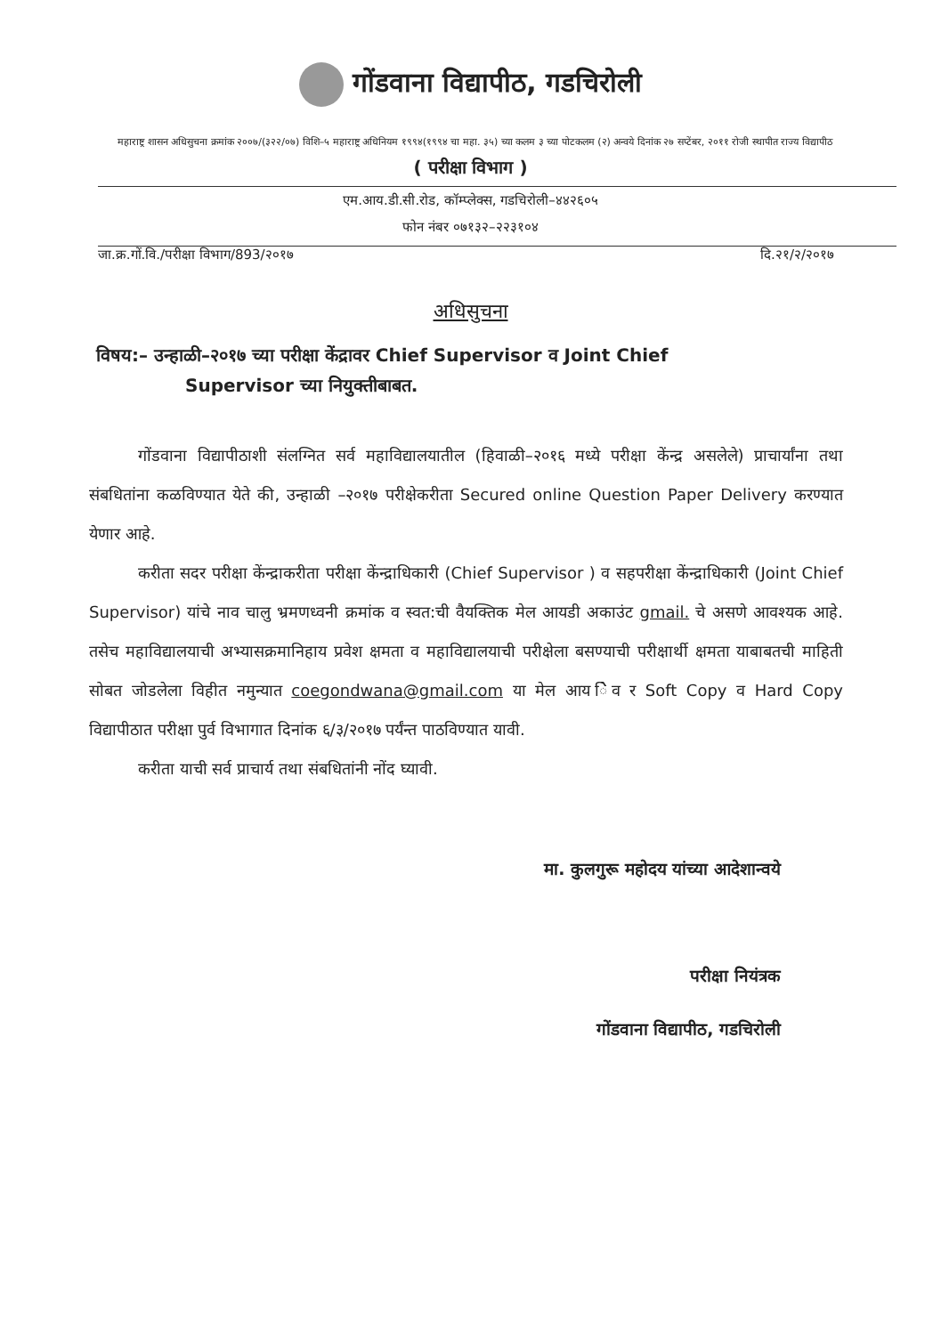गोंडवाना विद्यापीठ, गडचिरोली
महाराष्ट्र शासन अधिसुचना क्रमांक २००७/(३२२/०७) विशि–५ महाराष्ट्र अधिनियम १९९४(१९९४ चा महा. ३५) च्या कलम ३ च्या पोटकलम (२) अन्वये दिनांक २७ सप्टेंबर, २०११ रोजी स्थापीत राज्य विद्यापीठ
( परीक्षा विभाग )
एम.आय.डी.सी.रोड, कॉम्प्लेक्स, गडचिरोली–४४२६०५
फोन नंबर ०७१३२–२२३१०४
जा.क्र.गों.वि./परीक्षा विभाग/893/२०१७ दि.२१/२/२०१७
अधिसुचना
विषय:– उन्हाळी–२०१७ च्या परीक्षा केंद्रावर Chief Supervisor व Joint Chief
Supervisor च्या नियुक्तीबाबत.
गोंडवाना विद्यापीठाशी संलग्नित सर्व महाविद्यालयातील (हिवाळी–२०१६ मध्ये परीक्षा केंन्द्र असलेले) प्राचार्यांना तथा संबधितांना कळविण्यात येते की, उन्हाळी –२०१७ परीक्षेकरीता Secured online Question Paper Delivery करण्यात येणार आहे.
करीता सदर परीक्षा केंन्द्राकरीता परीक्षा केंन्द्राधिकारी (Chief Supervisor ) व सहपरीक्षा केंन्द्राधिकारी (Joint Chief Supervisor) यांचे नाव चालु भ्रमणध्वनी क्रमांक व स्वत:ची वैयक्तिक मेल आयडी अकाउंट gmail. चे असणे आवश्यक आहे. तसेच महाविद्यालयाची अभ्यासक्रमानिहाय प्रवेश क्षमता व महाविद्यालयाची परीक्षेला बसण्याची परीक्षार्थी क्षमता याबाबतची माहिती सोबत जोडलेला विहीत नमुन्यात coegondwana@gmail.com या मेल आय ेिव र Soft Copy व Hard Copy विद्यापीठात परीक्षा पुर्व विभागात दिनांक ६/३/२०१७ पर्यंन्त पाठविण्यात यावी.
करीता याची सर्व प्राचार्य तथा संबधितांनी नोंद घ्यावी.
मा. कुलगुरू महोदय यांच्या आदेशान्वये
परीक्षा नियंत्रक
गोंडवाना विद्यापीठ, गडचिरोली